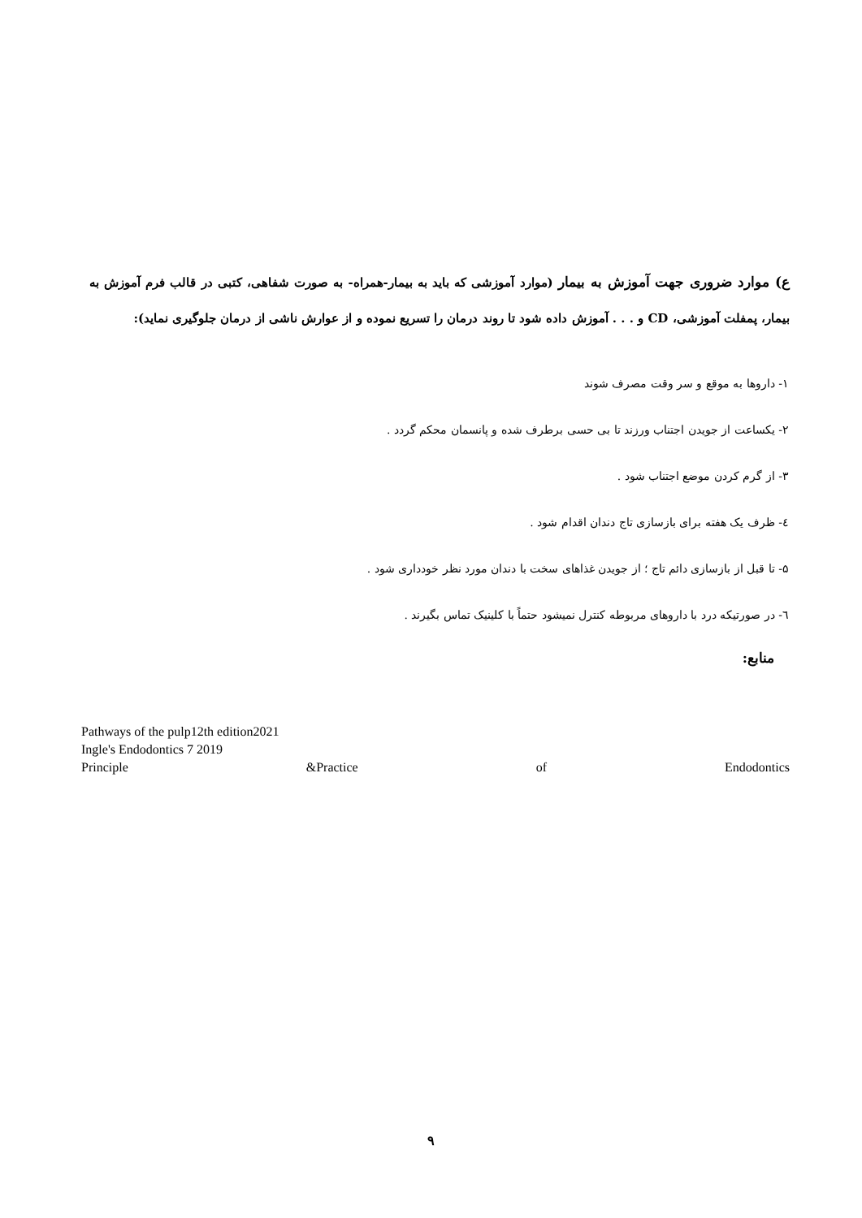ع) موارد ضروری جهت آموزش به بیمار (موارد آموزشی که باید به بیمار-همراه- به صورت شفاهی، کتبی در قالب فرم آموزش به بیمار، پمفلت آموزشی، CD و . . . آموزش داده شود تا روند درمان را تسریع نموده و از عوارش ناشی از درمان جلوگیری نماید):
۱- داروها به موقع و سر وقت مصرف شوند
۲- یکساعت از جویدن اجتناب ورزند تا بی حسی برطرف شده و پانسمان محکم گردد .
۳- از گرم کردن موضع اجتناب شود .
٤- ظرف یک هفته برای بازسازی تاج دندان اقدام شود .
۵- تا قبل از بازسازی دائم تاج ؛ از جویدن غذاهای سخت با دندان مورد نظر خودداری شود .
٦- در صورتیکه درد با داروهای مربوطه کنترل نمیشود حتماً با کلینیک تماس بگیرند .
منابع:
Pathways of the pulp12th edition2021
Ingle's Endodontics 7 2019
Principle &Practice of Endodontics
۹